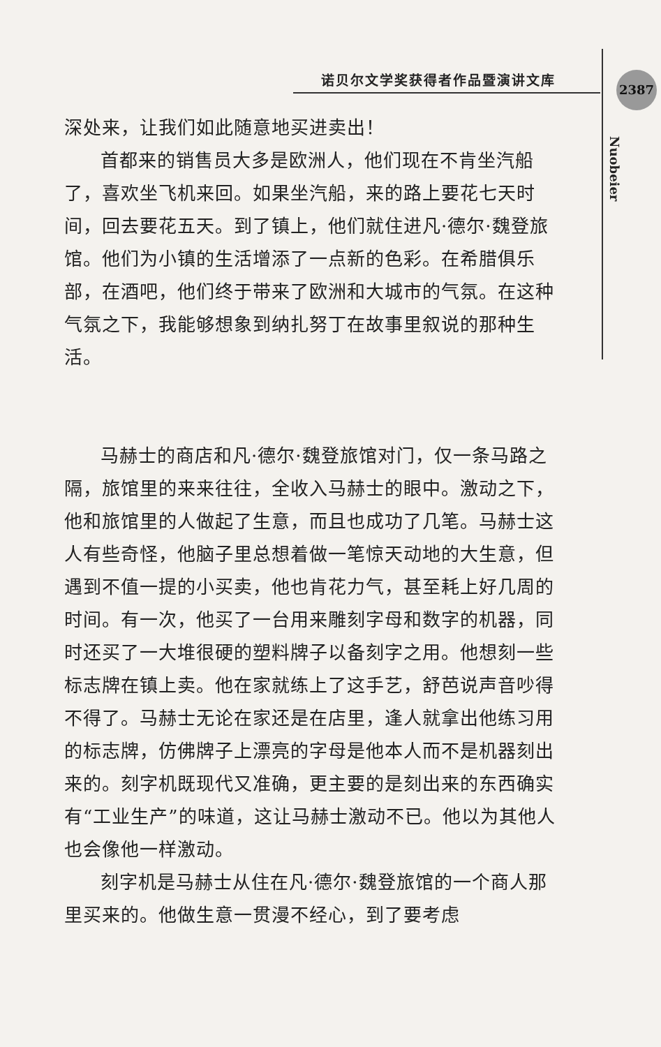诺贝尔文学奖获得者作品暨演讲文库 2387
Nuobeier
深处来，让我们如此随意地买进卖出！
首都来的销售员大多是欧洲人，他们现在不肯坐汽船了，喜欢坐飞机来回。如果坐汽船，来的路上要花七天时间，回去要花五天。到了镇上，他们就住进凡·德尔·魏登旅馆。他们为小镇的生活增添了一点新的色彩。在希腊俱乐部，在酒吧，他们终于带来了欧洲和大城市的气氛。在这种气氛之下，我能够想象到纳扎努丁在故事里叙说的那种生活。
马赫士的商店和凡·德尔·魏登旅馆对门，仅一条马路之隔，旅馆里的来来往往，全收入马赫士的眼中。激动之下，他和旅馆里的人做起了生意，而且也成功了几笔。马赫士这人有些奇怪，他脑子里总想着做一笔惊天动地的大生意，但遇到不值一提的小买卖，他也肯花力气，甚至耗上好几周的时间。有一次，他买了一台用来雕刻字母和数字的机器，同时还买了一大堆很硬的塑料牌子以备刻字之用。他想刻一些标志牌在镇上卖。他在家就练上了这手艺，舒芭说声音吵得不得了。马赫士无论在家还是在店里，逢人就拿出他练习用的标志牌，仿佛牌子上漂亮的字母是他本人而不是机器刻出来的。刻字机既现代又准确，更主要的是刻出来的东西确实有“工业生产”的味道，这让马赫士激动不已。他以为其他人也会像他一样激动。
刻字机是马赫士从住在凡·德尔·魏登旅馆的一个商人那里买来的。他做生意一贯漫不经心，到了要考虑